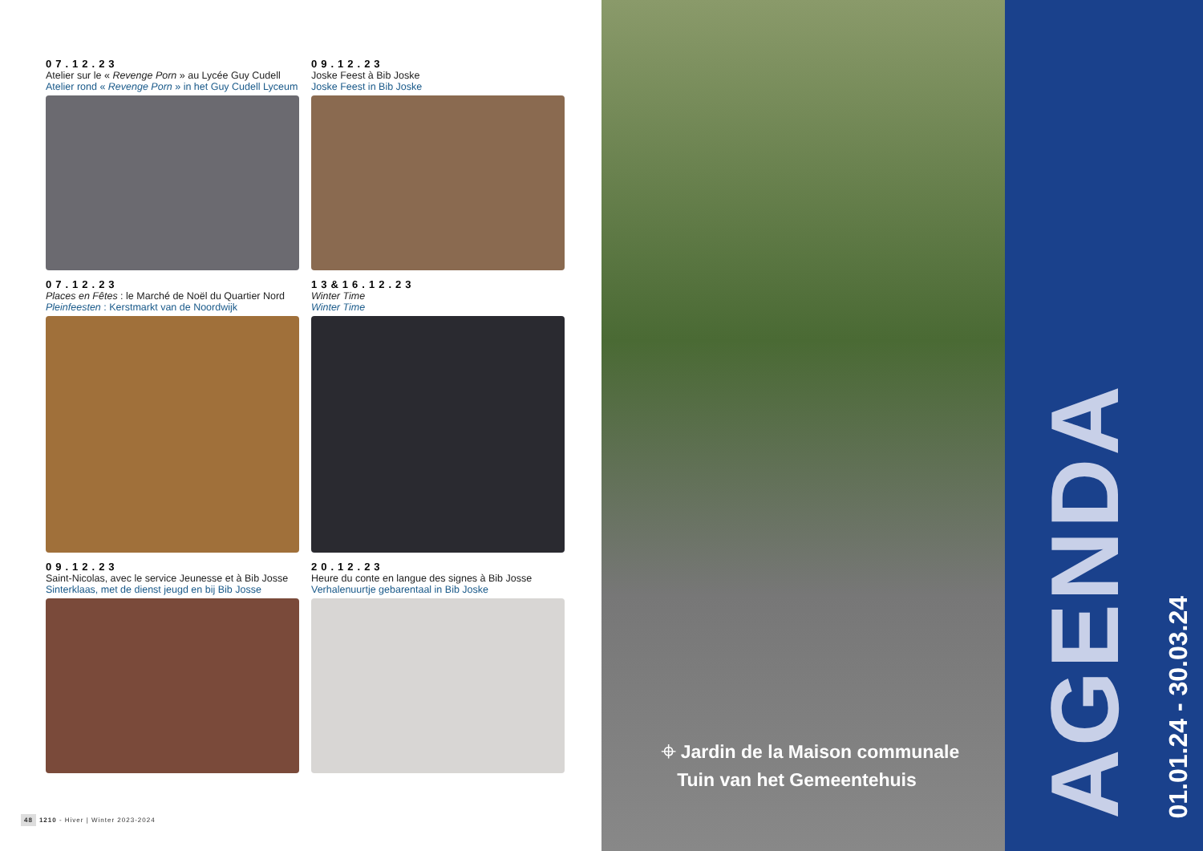07.12.23
Atelier sur le « Revenge Porn » au Lycée Guy Cudell
Atelier rond « Revenge Porn » in het Guy Cudell Lyceum
09.12.23
Joske Feest à Bib Joske
Joske Feest in Bib Joske
07.12.23
Places en Fêtes : le Marché de Noël du Quartier Nord
Pleinfeesten : Kerstmarkt van de Noordwijk
13&16.12.23
Winter Time
Winter Time
09.12.23
Saint-Nicolas, avec le service Jeunesse et à Bib Josse
Sinterklaas, met de dienst jeugd en bij Bib Josse
20.12.23
Heure du conte en langue des signes à Bib Josse
Verhalenuurtje gebarentaal in Bib Joske
48 1210 - Hiver | Winter 2023-2024
⌖ Jardin de la Maison communale
Tuin van het Gemeentehuis
AGENDA
01.01.24 - 30.03.24